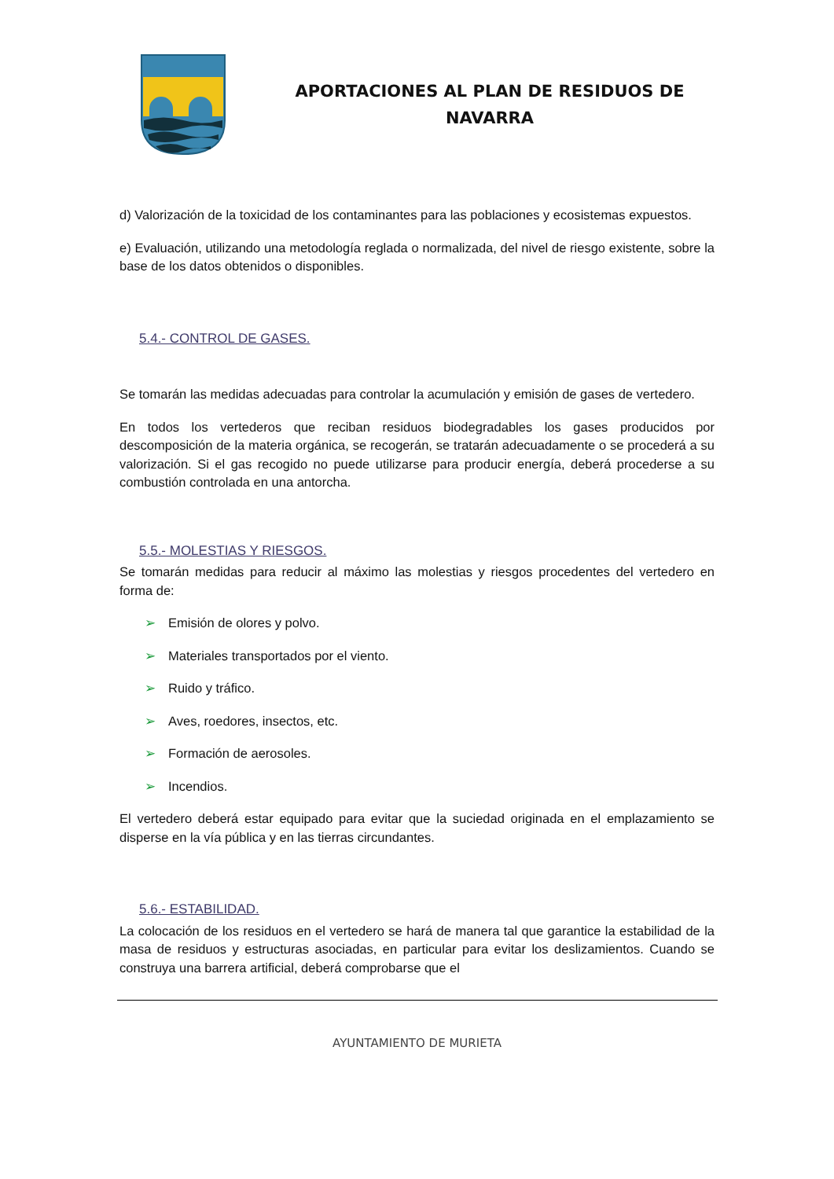APORTACIONES AL PLAN DE RESIDUOS DE NAVARRA
d) Valorización de la toxicidad de los contaminantes para las poblaciones y ecosistemas expuestos.
e) Evaluación, utilizando una metodología reglada o normalizada, del nivel de riesgo existente, sobre la base de los datos obtenidos o disponibles.
5.4.- CONTROL DE GASES.
Se tomarán las medidas adecuadas para controlar la acumulación y emisión de gases de vertedero.
En todos los vertederos que reciban residuos biodegradables los gases producidos por descomposición de la materia orgánica, se recogerán, se tratarán adecuadamente o se procederá a su valorización. Si el gas recogido no puede utilizarse para producir energía, deberá procederse a su combustión controlada en una antorcha.
5.5.- MOLESTIAS Y RIESGOS.
Se tomarán medidas para reducir al máximo las molestias y riesgos procedentes del vertedero en forma de:
➢ Emisión de olores y polvo.
➢ Materiales transportados por el viento.
➢ Ruido y tráfico.
➢ Aves, roedores, insectos, etc.
➢ Formación de aerosoles.
➢ Incendios.
El vertedero deberá estar equipado para evitar que la suciedad originada en el emplazamiento se disperse en la vía pública y en las tierras circundantes.
5.6.- ESTABILIDAD.
La colocación de los residuos en el vertedero se hará de manera tal que garantice la estabilidad de la masa de residuos y estructuras asociadas, en particular para evitar los deslizamientos. Cuando se construya una barrera artificial, deberá comprobarse que el
AYUNTAMIENTO DE MURIETA